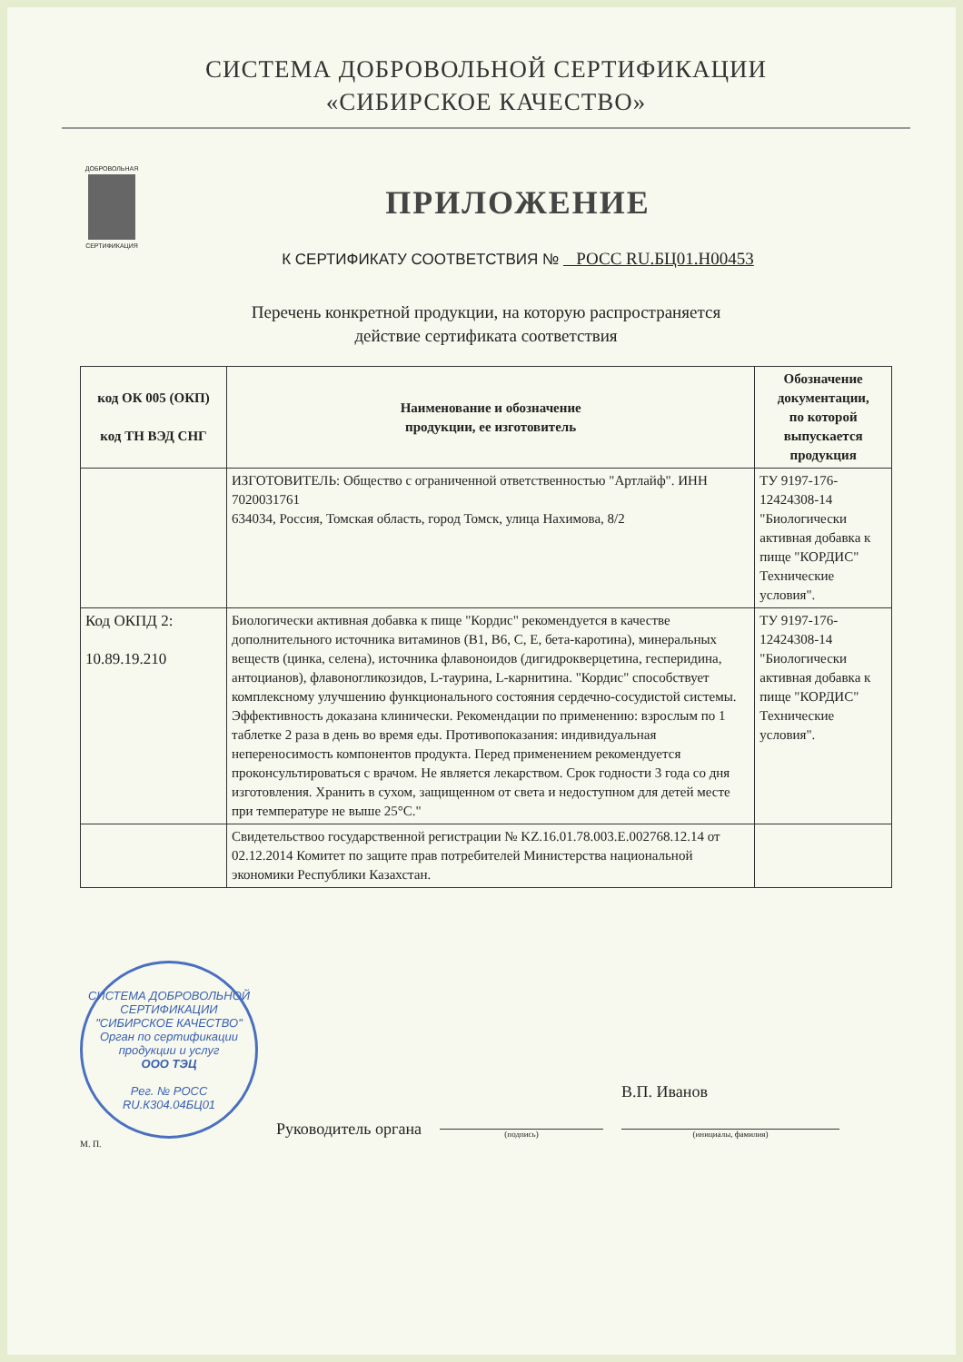СИСТЕМА ДОБРОВОЛЬНОЙ СЕРТИФИКАЦИИ
«СИБИРСКОЕ КАЧЕСТВО»
ДОБРОВОЛЬНАЯ
СЕРТИФИКАЦИЯ
ПРИЛОЖЕНИЕ
К СЕРТИФИКАТУ СООТВЕТСТВИЯ № РОСС RU.БЦ01.Н00453
Перечень конкретной продукции, на которую распространяется
действие сертификата соответствия
| код ОК 005 (ОКП) код ТН ВЭД СНГ | Наименование и обозначение продукции, ее изготовитель | Обозначение документации, по которой выпускается продукция |
| --- | --- | --- |
| | ИЗГОТОВИТЕЛЬ: Общество с ограниченной ответственностью "Артлайф". ИНН 7020031761 634034, Россия, Томская область, город Томск, улица Нахимова, 8/2 | ТУ 9197-176-12424308-14 "Биологически активная добавка к пище "КОРДИС" Технические условия". |
| Код ОКПД 2: 10.89.19.210 | Биологически активная добавка к пище "Кордис" рекомендуется в качестве дополнительного источника витаминов (В1, В6, С, Е, бета-каротина), минеральных веществ (цинка, селена), источника флавоноидов (дигидрокверцетина, гесперидина, антоцианов), флавоногликозидов, L-таурина, L-карнитина. "Кордис" способствует комплексному улучшению функционального состояния сердечно-сосудистой системы. Эффективность доказана клинически. Рекомендации по применению: взрослым по 1 таблетке 2 раза в день во время еды. Противопоказания: индивидуальная непереносимость компонентов продукта. Перед применением рекомендуется проконсультироваться с врачом. Не является лекарством. Срок годности 3 года со дня изготовления. Хранить в сухом, защищенном от света и недоступном для детей месте при температуре не выше 25°С." | ТУ 9197-176-12424308-14 "Биологически активная добавка к пище "КОРДИС" Технические условия". |
| | Свидетельствоо государственной регистрации № KZ.16.01.78.003.Е.002768.12.14 от 02.12.2014 Комитет по защите прав потребителей Министерства национальной экономики Республики Казахстан. | |
СИСТЕМА ДОБРОВОЛЬНОЙ СЕРТИФИКАЦИИ "СИБИРСКОЕ КАЧЕСТВО"
Орган по сертификации продукции и услуг
ООО ТЭЦ
Рег. № РОСС RU.К304.04БЦ01
Руководитель органа
(подпись)
В.П. Иванов
(инициалы, фамилия)
М. П.